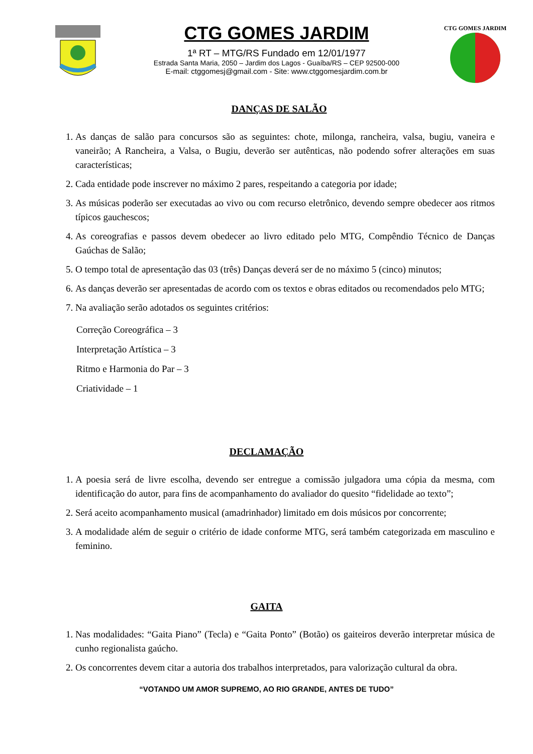CTG GOMES JARDIM
1ª RT – MTG/RS Fundado em 12/01/1977
Estrada Santa Maria, 2050 – Jardim dos Lagos - Guaíba/RS – CEP 92500-000
E-mail: ctggomesj@gmail.com - Site: www.ctggomesjardim.com.br
CTG GOMES JARDIM
DANÇAS DE SALÃO
1. As danças de salão para concursos são as seguintes: chote, milonga, rancheira, valsa, bugiu, vaneira e vaneirão; A Rancheira, a Valsa, o Bugiu, deverão ser autênticas, não podendo sofrer alterações em suas características;
2. Cada entidade pode inscrever no máximo 2 pares, respeitando a categoria por idade;
3. As músicas poderão ser executadas ao vivo ou com recurso eletrônico, devendo sempre obedecer aos ritmos típicos gauchescos;
4. As coreografias e passos devem obedecer ao livro editado pelo MTG, Compêndio Técnico de Danças Gaúchas de Salão;
5. O tempo total de apresentação das 03 (três) Danças deverá ser de no máximo 5 (cinco) minutos;
6. As danças deverão ser apresentadas de acordo com os textos e obras editados ou recomendados pelo MTG;
7. Na avaliação serão adotados os seguintes critérios:
Correção Coreográfica – 3
Interpretação Artística – 3
Ritmo e Harmonia do Par – 3
Criatividade – 1
DECLAMAÇÃO
1. A poesia será de livre escolha, devendo ser entregue a comissão julgadora uma cópia da mesma, com identificação do autor, para fins de acompanhamento do avaliador do quesito “fidelidade ao texto”;
2. Será aceito acompanhamento musical (amadrinhador) limitado em dois músicos por concorrente;
3. A modalidade além de seguir o critério de idade conforme MTG, será também categorizada em masculino e feminino.
GAITA
1. Nas modalidades: “Gaita Piano” (Tecla) e “Gaita Ponto” (Botão) os gaiteiros deverão interpretar música de cunho regionalista gaúcho.
2. Os concorrentes devem citar a autoria dos trabalhos interpretados, para valorização cultural da obra.
“VOTANDO UM AMOR SUPREMO, AO RIO GRANDE, ANTES DE TUDO”